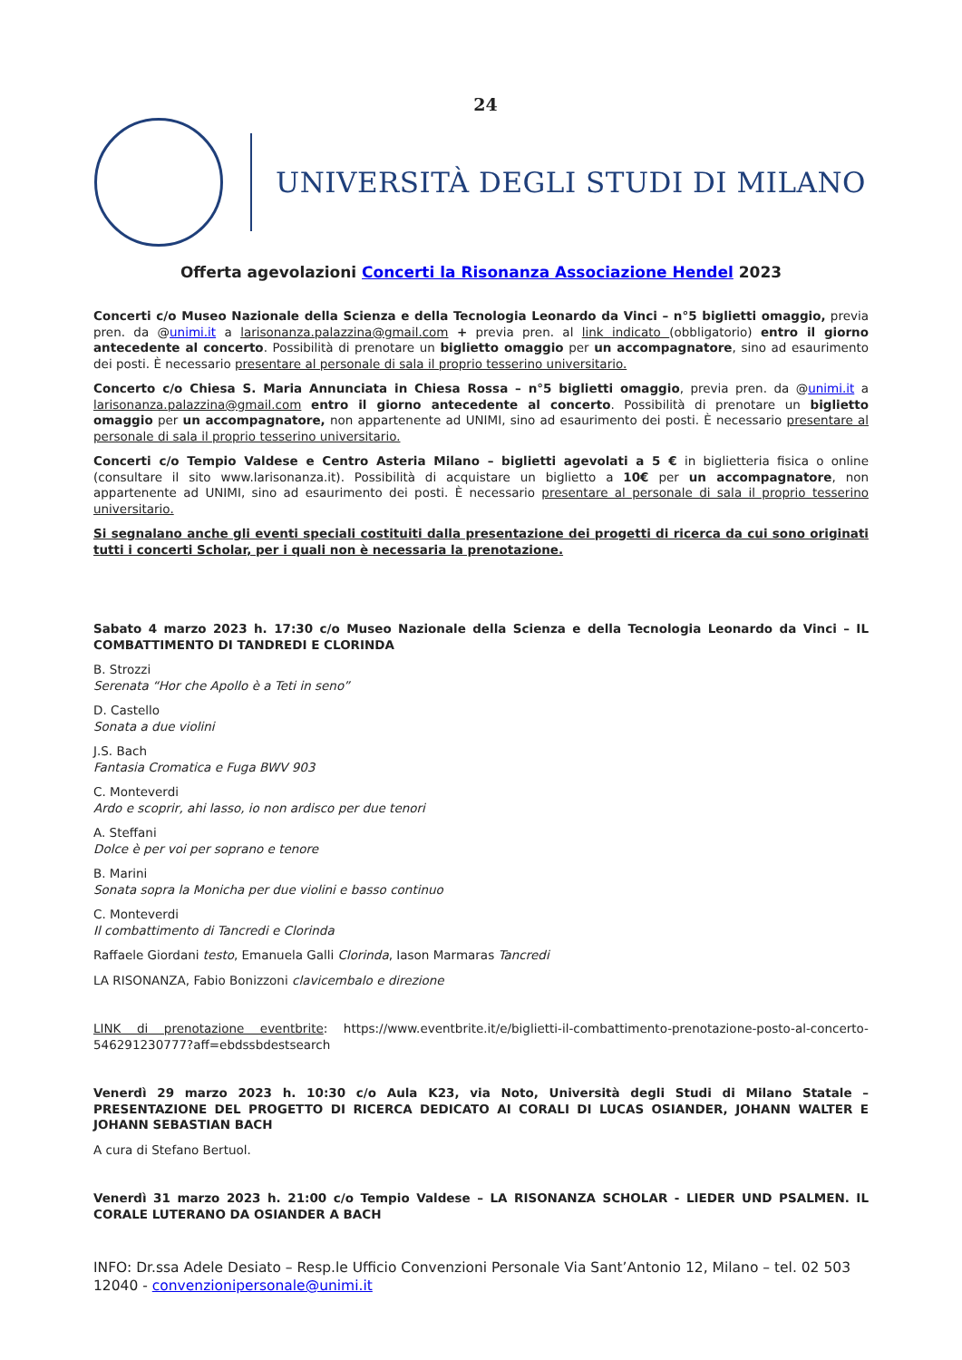24
UNIVERSITÀ DEGLI STUDI DI MILANO
Offerta agevolazioni Concerti la Risonanza Associazione Hendel 2023
Concerti c/o Museo Nazionale della Scienza e della Tecnologia Leonardo da Vinci – n°5 biglietti omaggio, previa pren. da @unimi.it a larisonanza.palazzina@gmail.com + previa pren. al link indicato (obbligatorio) entro il giorno antecedente al concerto. Possibilità di prenotare un biglietto omaggio per un accompagnatore, sino ad esaurimento dei posti. È necessario presentare al personale di sala il proprio tesserino universitario.
Concerto c/o Chiesa S. Maria Annunciata in Chiesa Rossa – n°5 biglietti omaggio, previa pren. da @unimi.it a larisonanza.palazzina@gmail.com entro il giorno antecedente al concerto. Possibilità di prenotare un biglietto omaggio per un accompagnatore, non appartenente ad UNIMI, sino ad esaurimento dei posti. È necessario presentare al personale di sala il proprio tesserino universitario.
Concerti c/o Tempio Valdese e Centro Asteria Milano – biglietti agevolati a 5 € in biglietteria fisica o online (consultare il sito www.larisonanza.it). Possibilità di acquistare un biglietto a 10€ per un accompagnatore, non appartenente ad UNIMI, sino ad esaurimento dei posti. È necessario presentare al personale di sala il proprio tesserino universitario.
Si segnalano anche gli eventi speciali costituiti dalla presentazione dei progetti di ricerca da cui sono originati tutti i concerti Scholar, per i quali non è necessaria la prenotazione.
Sabato 4 marzo 2023 h. 17:30 c/o Museo Nazionale della Scienza e della Tecnologia Leonardo da Vinci – IL COMBATTIMENTO DI TANDREDI E CLORINDA
B. Strozzi
Serenata “Hor che Apollo è a Teti in seno”
D. Castello
Sonata a due violini
J.S. Bach
Fantasia Cromatica e Fuga BWV 903
C. Monteverdi
Ardo e scoprir, ahi lasso, io non ardisco per due tenori
A. Steffani
Dolce è per voi per soprano e tenore
B. Marini
Sonata sopra la Monicha per due violini e basso continuo
C. Monteverdi
Il combattimento di Tancredi e Clorinda
Raffaele Giordani testo, Emanuela Galli Clorinda, Iason Marmaras Tancredi
LA RISONANZA, Fabio Bonizzoni clavicembalo e direzione
LINK di prenotazione eventbrite: https://www.eventbrite.it/e/biglietti-il-combattimento-prenotazione-posto-al-concerto-546291230777?aff=ebdssbdestsearch
Venerdì 29 marzo 2023 h. 10:30 c/o Aula K23, via Noto, Università degli Studi di Milano Statale – PRESENTAZIONE DEL PROGETTO DI RICERCA DEDICATO AI CORALI DI LUCAS OSIANDER, JOHANN WALTER E JOHANN SEBASTIAN BACH
A cura di Stefano Bertuol.
Venerdì 31 marzo 2023 h. 21:00 c/o Tempio Valdese – LA RISONANZA SCHOLAR - LIEDER UND PSALMEN. IL CORALE LUTERANO DA OSIANDER A BACH
INFO: Dr.ssa Adele Desiato – Resp.le Ufficio Convenzioni Personale Via Sant’Antonio 12, Milano – tel. 02 503 12040 - convenzionipersonale@unimi.it